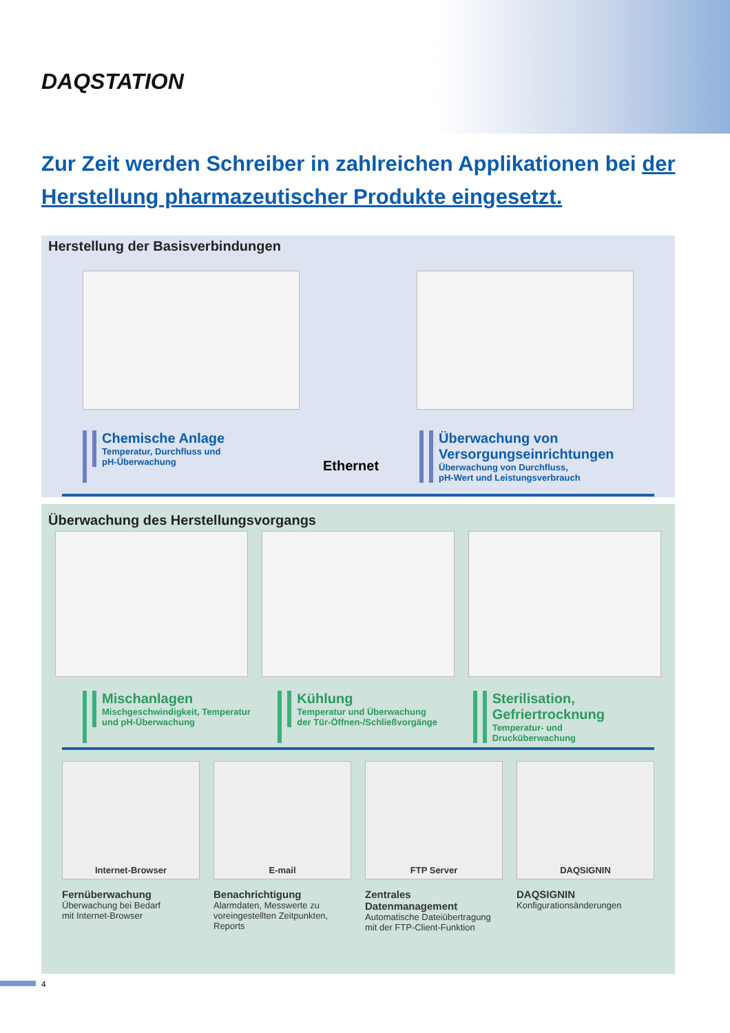DAQSTATION
Zur Zeit werden Schreiber in zahlreichen Applikationen bei der Herstellung pharmazeutischer Produkte eingesetzt.
Herstellung der Basisverbindungen
Chemische Anlage
Temperatur, Durchfluss und
pH-Überwachung
Ethernet
Überwachung von Versorgungseinrichtungen
Überwachung von Durchfluss,
pH-Wert und Leistungsverbrauch
Überwachung des Herstellungsvorgangs
Mischanlagen
Mischgeschwindigkeit, Temperatur
und pH-Überwachung
Kühlung
Temperatur und Überwachung
der Tür-Öffnen-/Schließvorgänge
Sterilisation, Gefriertrocknung
Temperatur- und Drucküberwachung
Internet-Browser
Fernüberwachung
Überwachung bei Bedarf
mit Internet-Browser
E-mail
Benachrichtigung
Alarmdaten, Messwerte zu voreingestellten Zeitpunkten, Reports
FTP Server
Zentrales Datenmanagement
Automatische Dateiübertragung
mit der FTP-Client-Funktion
DAQSIGNIN
DAQSIGNIN
Konfigurationsänderungen
4